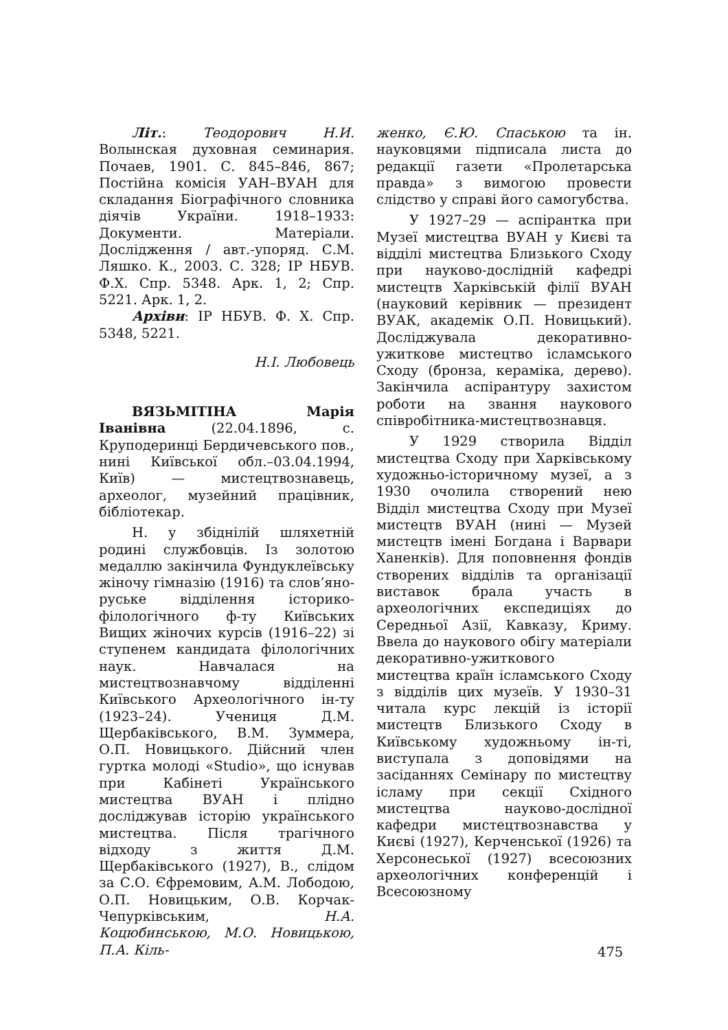Літ.: Теодорович Н.И. Волынская духовная семинария. Почаев, 1901. С. 845–846, 867; Постійна комісія УАН–ВУАН для складання Біографічного словника діячів України. 1918–1933: Документи. Матеріали. Дослідження / авт.-упоряд. С.М. Ляшко. К., 2003. С. 328; ІР НБУВ. Ф.Х. Спр. 5348. Арк. 1, 2; Спр. 5221. Арк. 1, 2.
Архіви: ІР НБУВ. Ф. Х. Спр. 5348, 5221.
Н.І. Любовець
ВЯЗЬМІТІНА Марія Іванівна (22.04.1896, с. Круподеринці Бердичевського пов., нині Київської обл.–03.04.1994, Київ) — мистецтвознавець, археолог, музейний працівник, бібліотекар.
Н. у збіднілій шляхетній родині службовців. Із золотою медаллю закінчила Фундуклеївську жіночу гімназію (1916) та слов’яно-руське відділення історико-філологічного ф-ту Київських Вищих жіночих курсів (1916–22) зі ступенем кандидата філологічних наук. Навчалася на мистецтвознавчому відділенні Київського Археологічного ін-ту (1923–24). Учениця Д.М. Щербаківського, В.М. Зуммера, О.П. Новицького. Дійсний член гуртка молоді «Studio», що існував при Кабінеті Українського мистецтва ВУАН і плідно досліджував історію українського мистецтва. Після трагічного відходу з життя Д.М. Щербаківського (1927), В., слідом за С.О. Єфремовим, А.М. Лободою, О.П. Новицьким, О.В. Корчак-Чепурківським, Н.А. Коцюбинською, М.О. Новицькою, П.А. Кіль-
женко, Є.Ю. Спаською та ін. науковцями підписала листа до редакції газети «Пролетарська правда» з вимогою провести слідство у справі його самогубства.
У 1927–29 — аспірантка при Музеї мистецтва ВУАН у Києві та відділі мистецтва Близького Сходу при науково-дослідній кафедрі мистецтв Харківській філії ВУАН (науковий керівник — президент ВУАК, академік О.П. Новицький). Досліджувала декоративно-ужиткове мистецтво ісламського Сходу (бронза, кераміка, дерево). Закінчила аспірантуру захистом роботи на звання наукового співробітника-мистецтвознавця.
У 1929 створила Відділ мистецтва Сходу при Харківському художньо-історичному музеї, а з 1930 очолила створений нею Відділ мистецтва Сходу при Музеї мистецтв ВУАН (нині — Музей мистецтв імені Богдана і Варвари Ханенків). Для поповнення фондів створених відділів та організації виставок брала участь в археологічних експедиціях до Середньої Азії, Кавказу, Криму. Ввела до наукового обігу матеріали декоративно-ужиткового мистецтва країн ісламського Сходу з відділів цих музеїв. У 1930–31 читала курс лекцій із історії мистецтв Близького Сходу в Київському художньому ін-ті, виступала з доповідями на засіданнях Семінару по мистецтву ісламу при секції Східного мистецтва науково-дослідної кафедри мистецтвознавства у Києві (1927), Керченської (1926) та Херсонеської (1927) всесоюзних археологічних конференцій і Всесоюзному
475